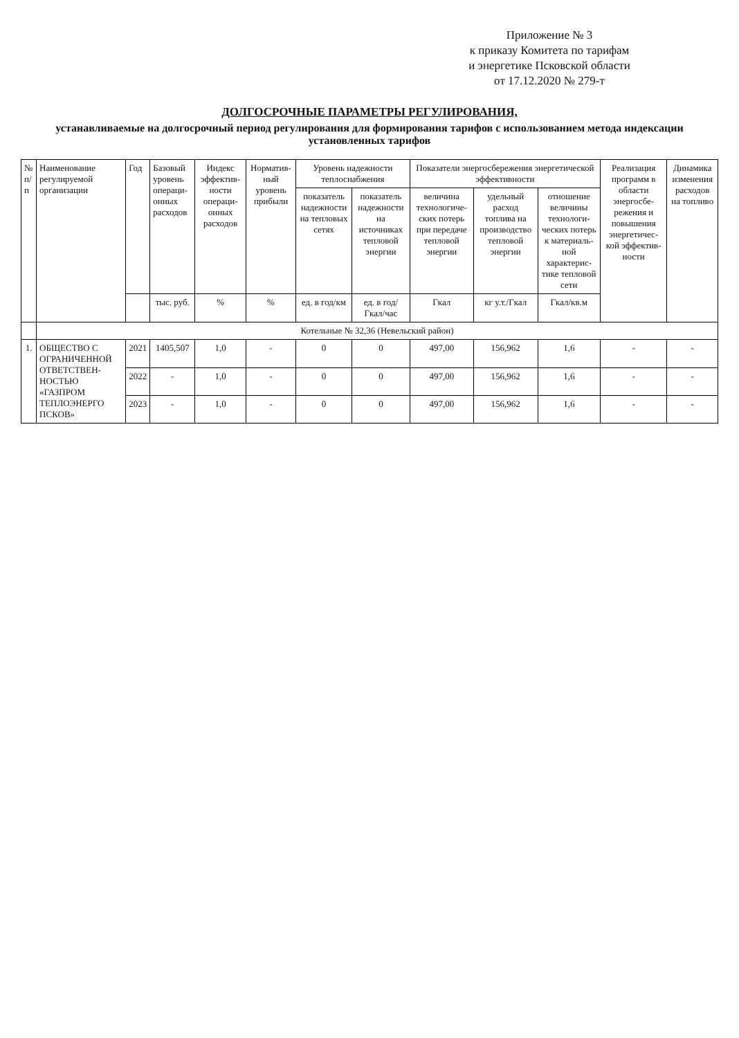Приложение № 3
к приказу Комитета по тарифам
и энергетике Псковской области
от 17.12.2020 № 279-т
ДОЛГОСРОЧНЫЕ ПАРАМЕТРЫ РЕГУЛИРОВАНИЯ,
устанавливаемые на долгосрочный период регулирования для формирования тарифов с использованием метода индексации установленных тарифов
| № п/п | Наименование регулируемой организации | Год | Базовый уровень операци-онных расходов | Индекс эффектив-ности операци-онных расходов | Норматив-ный уровень прибыли | Уровень надежности теплоснабжения | | Показатели энергосбережения энергетической эффективности | | | Реализация программ в области энергосбе-режения и повышения энергетичес-кой эффектив-ности | Динамика изменения расходов на топливо |
| --- | --- | --- | --- | --- | --- | --- | --- | --- | --- | --- | --- | --- |
| | | | | | | показатель надежности на тепловых сетях | показатель надежности на источниках тепловой энергии | величина технологиче-ских потерь при передаче тепловой энергии | удельный расход топлива на производство тепловой энергии | отношение величины технологи-ческих потерь к материаль-ной характерис-тике тепловой сети | | |
| | | | тыс. руб. | % | % | ед. в год/км | ед. в год/Гкал/час | Гкал | кг у.т./Гкал | Гкал/кв.м | | |
| | Котельные № 32,36 (Невельский район) | | | | | | | | | | | |
| 1. | ОБЩЕСТВО С ОГРАНИЧЕННОЙ ОТВЕТСТВЕН-НОСТЬЮ «ГАЗПРОМ ТЕПЛОЭНЕРГО ПСКОВ» | 2021 | 1405,507 | 1,0 | - | 0 | 0 | 497,00 | 156,962 | 1,6 | - | - |
| | | 2022 | - | 1,0 | - | 0 | 0 | 497,00 | 156,962 | 1,6 | - | - |
| | | 2023 | - | 1,0 | - | 0 | 0 | 497,00 | 156,962 | 1,6 | - | - |